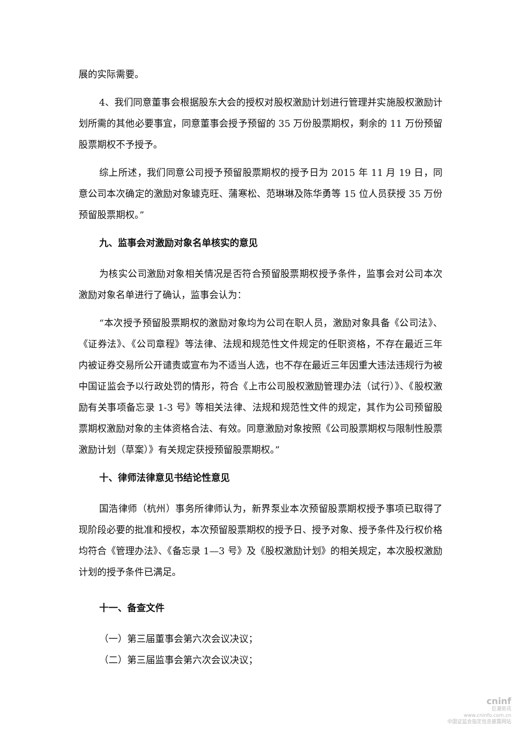展的实际需要。
4、我们同意董事会根据股东大会的授权对股权激励计划进行管理并实施股权激励计划所需的其他必要事宜，同意董事会授予预留的 35 万份股票期权，剩余的 11 万份预留股票期权不予授予。
综上所述，我们同意公司授予预留股票期权的授予日为 2015 年 11 月 19 日，同意公司本次确定的激励对象璩克旺、蒲寒松、范琳琳及陈华勇等 15 位人员获授 35 万份预留股票期权。”
九、监事会对激励对象名单核实的意见
为核实公司激励对象相关情况是否符合预留股票期权授予条件，监事会对公司本次激励对象名单进行了确认，监事会认为：
“本次授予预留股票期权的激励对象均为公司在职人员，激励对象具备《公司法》、《证券法》、《公司章程》等法律、法规和规范性文件规定的任职资格，不存在最近三年内被证券交易所公开谴责或宣布为不适当人选，也不存在最近三年因重大违法违规行为被中国证监会予以行政处罚的情形，符合《上市公司股权激励管理办法（试行）》、《股权激励有关事项备忘录 1-3 号》等相关法律、法规和规范性文件的规定，其作为公司预留股票期权激励对象的主体资格合法、有效。同意激励对象按照《公司股票期权与限制性股票激励计划（草案）》有关规定获授预留股票期权。”
十、律师法律意见书结论性意见
国浩律师（杭州）事务所律师认为，新界泵业本次预留股票期权授予事项已取得了现阶段必要的批准和授权，本次预留股票期权的授予日、授予对象、授予条件及行权价格均符合《管理办法》、《备忘录 1—3 号》及《股权激励计划》的相关规定，本次股权激励计划的授予条件已满足。
十一、备查文件
（一）第三届董事会第六次会议决议；
（二）第三届监事会第六次会议决议；
cninf
巨潮资讯
www.cninfo.com.cn
中国证监会指定信息披露网站